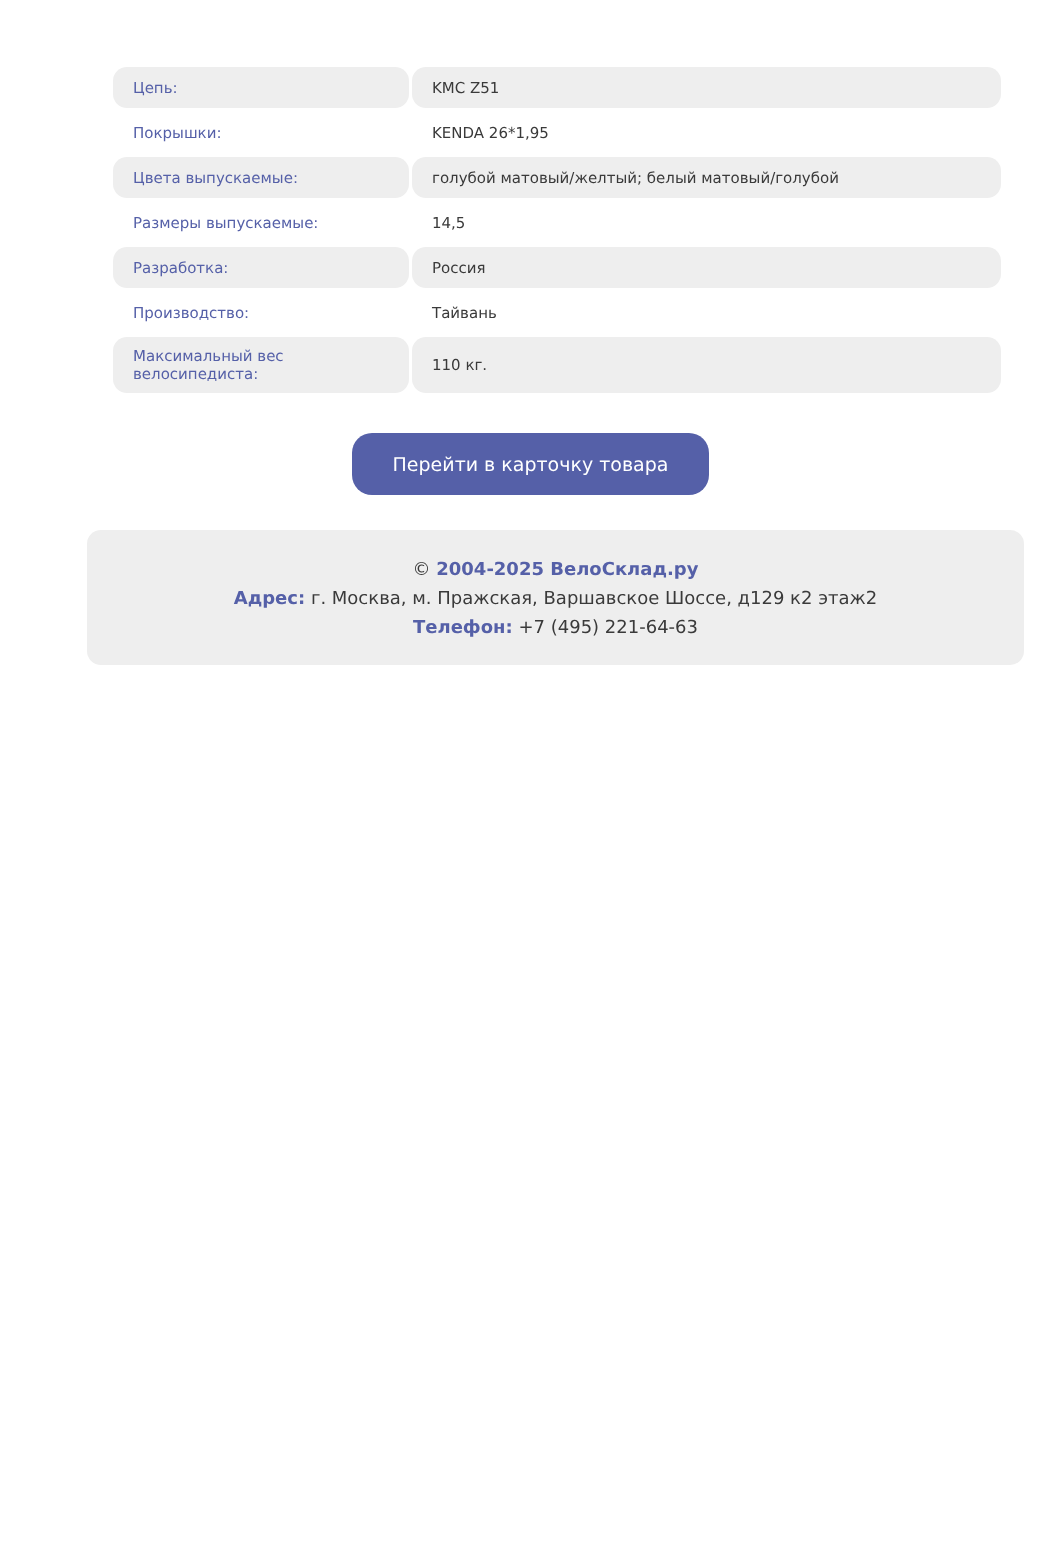| Цепь: | KMC Z51 |
| Покрышки: | KENDA 26*1,95 |
| Цвета выпускаемые: | голубой матовый/желтый; белый матовый/голубой |
| Размеры выпускаемые: | 14,5 |
| Разработка: | Россия |
| Производство: | Тайвань |
| Максимальный вес велосипедиста: | 110 кг. |
Перейти в карточку товара
© 2004-2025 ВелоСклад.ру
Адрес: г. Москва, м. Пражская, Варшавское Шоссе, д129 к2 этаж2
Телефон: +7 (495) 221-64-63